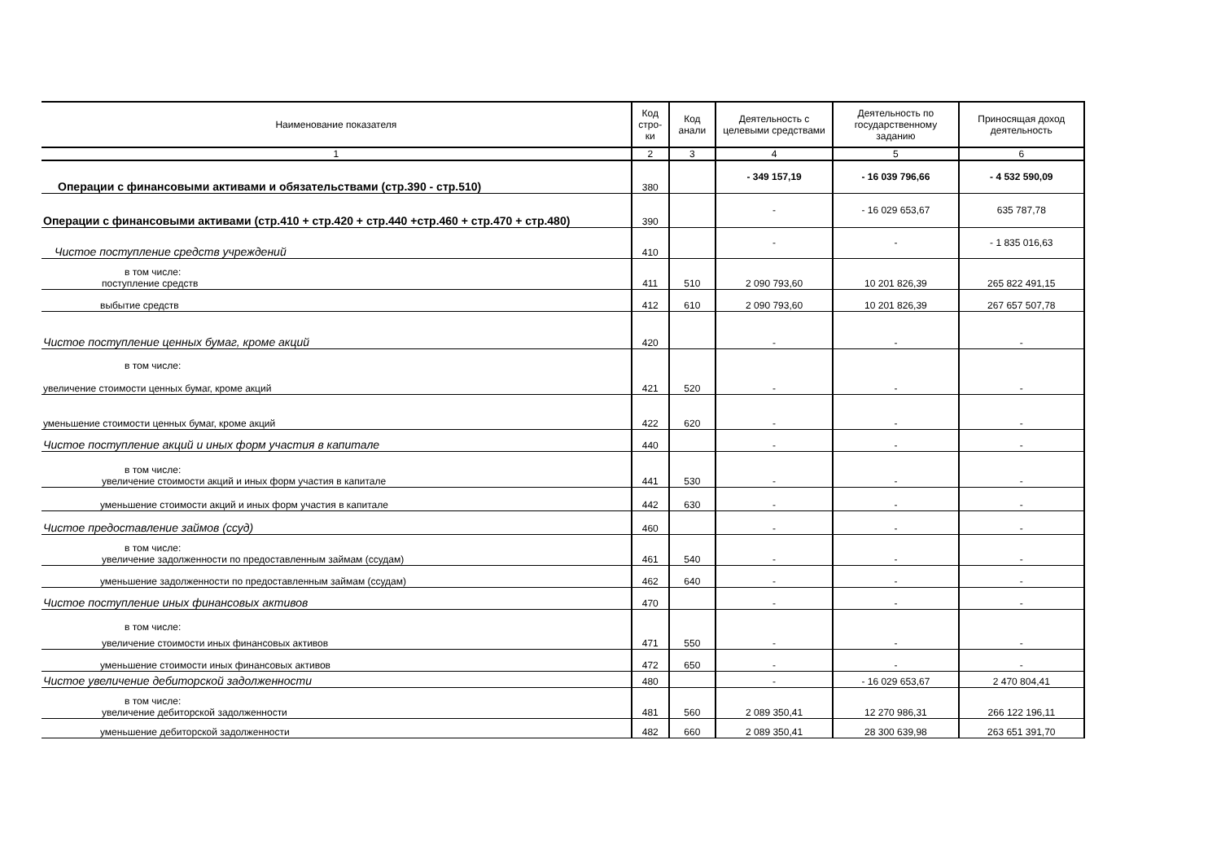| Наименование показателя | Код стро-ки | Код анали | Деятельность с целевыми средствами | Деятельность по государственному заданию | Приносящая доход деятельность |
| --- | --- | --- | --- | --- | --- |
| 1 | 2 | 3 | 4 | 5 | 6 |
| Операции с финансовыми активами и обязательствами (стр.390 - стр.510) | 380 | | - 349 157,19 | - 16 039 796,66 | - 4 532 590,09 |
| Операции с финансовыми активами (стр.410 + стр.420 + стр.440 +стр.460 + стр.470 + стр.480) | 390 | | - | - 16 029 653,67 | 635 787,78 |
| Чистое поступление средств учреждений | 410 | | - | - | - 1 835 016,63 |
| в том числе: поступление средств | 411 | 510 | 2 090 793,60 | 10 201 826,39 | 265 822 491,15 |
| выбытие средств | 412 | 610 | 2 090 793,60 | 10 201 826,39 | 267 657 507,78 |
| Чистое поступление ценных бумаг, кроме акций | 420 | | - | - | - |
| в том числе: увеличение стоимости ценных бумаг, кроме акций | 421 | 520 | - | - | - |
| уменьшение стоимости ценных бумаг, кроме акций | 422 | 620 | - | - | - |
| Чистое поступление акций и иных форм участия в капитале | 440 | | - | - | - |
| в том числе: увеличение стоимости акций и иных форм участия в капитале | 441 | 530 | - | - | - |
| уменьшение стоимости акций и иных форм участия в капитале | 442 | 630 | - | - | - |
| Чистое предоставление займов (ссуд) | 460 | | - | - | - |
| в том числе: увеличение задолженности по предоставленным займам (ссудам) | 461 | 540 | - | - | - |
| уменьшение задолженности по предоставленным займам (ссудам) | 462 | 640 | - | - | - |
| Чистое поступление иных финансовых активов | 470 | | - | - | - |
| в том числе: увеличение стоимости иных финансовых активов | 471 | 550 | - | - | - |
| уменьшение стоимости иных финансовых активов | 472 | 650 | - | - | - |
| Чистое увеличение дебиторской задолженности | 480 | | - | - 16 029 653,67 | 2 470 804,41 |
| в том числе: увеличение дебиторской задолженности | 481 | 560 | 2 089 350,41 | 12 270 986,31 | 266 122 196,11 |
| уменьшение дебиторской задолженности | 482 | 660 | 2 089 350,41 | 28 300 639,98 | 263 651 391,70 |